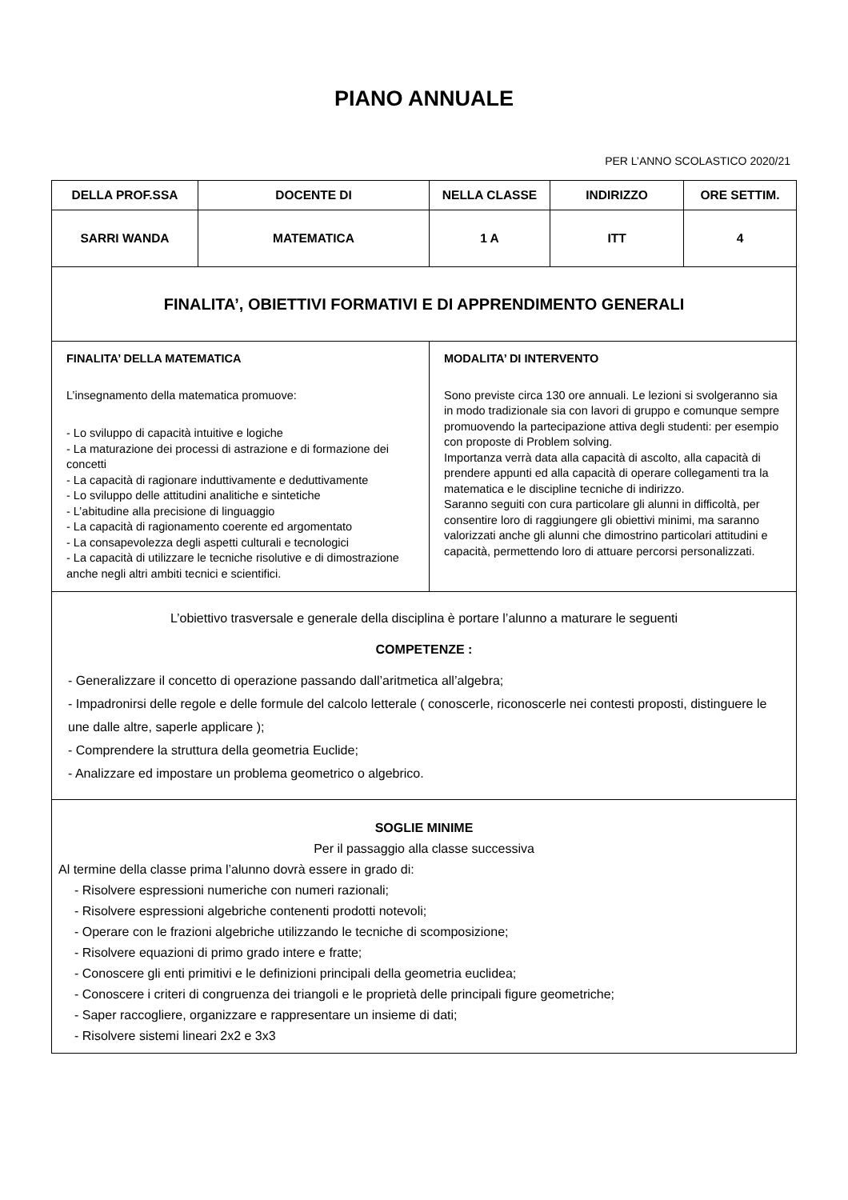PIANO ANNUALE
PER L’ANNO SCOLASTICO 2020/21
| DELLA PROF.SSA | DOCENTE DI | NELLA CLASSE | INDIRIZZO | ORE SETTIM. |
| --- | --- | --- | --- | --- |
| SARRI WANDA | MATEMATICA | 1 A | ITT | 4 |
| FINALITA’, OBIETTIVI FORMATIVI E DI APPRENDIMENTO GENERALI | | | | |
| FINALITA’ DELLA MATEMATICA L’insegnamento della matematica promuove: - Lo sviluppo di capacità intuitive e logiche - La maturazione dei processi di astrazione e di formazione dei concetti - La capacità di ragionare induttivamente e deduttivamente - Lo sviluppo delle attitudini analitiche e sintetiche - L’abitudine alla precisione di linguaggio - La capacità di ragionamento coerente ed argomentato - La consapevolezza degli aspetti culturali e tecnologici - La capacità di utilizzare le tecniche risolutive e di dimostrazione anche negli altri ambiti tecnici e scientifici. | | MODALITA’ DI INTERVENTO Sono previste circa 130 ore annuali. Le lezioni si svolgeranno sia in modo tradizionale sia con lavori di gruppo e comunque sempre promuovendo la partecipazione attiva degli studenti: per esempio con proposte di Problem solving. Importanza verrà data alla capacità di ascolto, alla capacità di prendere appunti ed alla capacità di operare collegamenti tra la matematica e le discipline tecniche di indirizzo. Saranno seguiti con cura particolare gli alunni in difficoltà, per consentire loro di raggiungere gli obiettivi minimi, ma saranno valorizzati anche gli alunni che dimostrino particolari attitudini e capacità, permettendo loro di attuare percorsi personalizzati. | | |
| L’obiettivo trasversale e generale della disciplina è portare l’alunno a maturare le seguenti COMPETENZE : - Generalizzare il concetto di operazione passando dall’aritmetica all’algebra; - Impadronirsi delle regole e delle formule del calcolo letterale ( conoscerle, riconoscerle nei contesti proposti, distinguere le une dalle altre, saperle applicare ); - Comprendere la struttura della geometria Euclide; - Analizzare ed impostare un problema geometrico o algebrico. | | | | |
| SOGLIE MINIME Per il passaggio alla classe successiva Al termine della classe prima l’alunno dovrà essere in grado di: - Risolvere espressioni numeriche con numeri razionali; - Risolvere espressioni algebriche contenenti prodotti notevoli; - Operare con le frazioni algebriche utilizzando le tecniche di scomposizione; - Risolvere equazioni di primo grado intere e fratte; - Conoscere gli enti primitivi e le definizioni principali della geometria euclidea; - Conoscere i criteri di congruenza dei triangoli e le proprietà delle principali figure geometriche; - Saper raccogliere, organizzare e rappresentare un insieme di dati; - Risolvere sistemi lineari 2x2 e 3x3 | | | | |